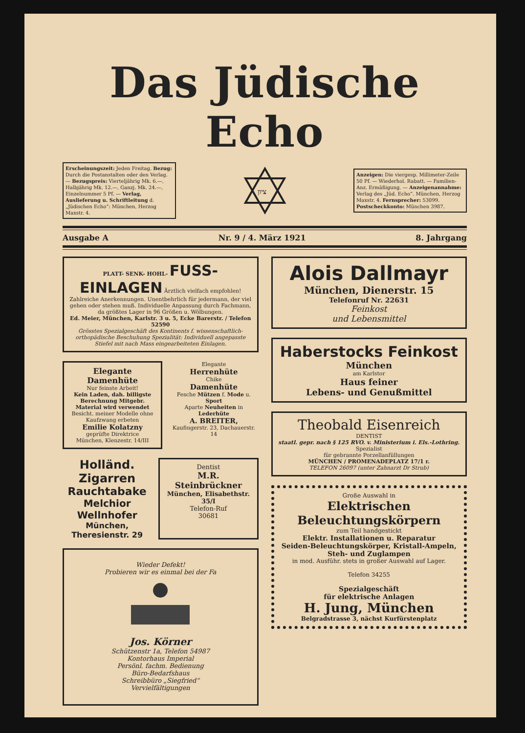Das Jüdische Echo
Erscheinungszeit: Jeden Freitag. Bezug: Durch die Postanstalten oder den Verlag. — Bezugspreis: Vierteljährig Mk. 6.—, Halbjährig Mk. 12.—, Ganzj. Mk. 24.—, Einzelnummer 5 Pf. — Verlag, Auslieferung u. Schriftleitung d. „Jüdischen Echo“: München, Herzog Maxstr. 4.
ציון
Anzeigen: Die viergesp. Millimeter-Zeile 50 Pf. — Wiederhol. Rabatt. — Familien-Anz. Ermäßigung. — Anzeigenannahme: Verlag des „Jüd. Echo“. München, Herzog Maxstr. 4. Fernsprecher: 53099. Postscheckkonto: München 3987.
Ausgabe A Nr. 9 / 4. März 1921 8. Jahrgang
PLATT- SENK- HOHL- FUSS-EINLAGEN Ärztlich vielfach empfohlen!
Zahlreiche Anerkennungen. Unentbehrlich für jedermann, der viel gehen oder stehen muß. Individuelle Anpassung durch Fachmann, da größtes Lager in 96 Größen u. Wölbungen.
Ed. Meier, München, Karlstr. 3 u. 5, Ecke Barerstr. / Telefon 52590
Grösstes Spezialgeschäft des Kontinents f. wissenschaftlich-orthopädische Beschuhung Spezialität: Individuell angepasste Stiefel mit nach Mass eingearbeiteten Einlagen.
Elegante Damenhüte
Nur feinste Arbeit!
Kein Laden, dah. billigste Berechnung Mitgebr. Material wird verwendet
Besicht. meiner Modelle ohne Kaufzwang erbeten
Emilie Kolatzny
geprüfte Direktrice
München, Klenzestr. 14/III
Elegante
Herrenhüte
Chike
Damenhüte
Fesche Mützen f. Mode u. Sport
Aparte Neuheiten in Lederhüte
A. BREITER,
Kaufingerstr. 23, Dachauerstr. 14
Holländ. Zigarren
Rauchtabake
Melchior Wellnhofer
München, Theresienstr. 29
Dentist
M.R. Steinbrückner
München, Elisabethstr. 35/I
Telefon-Ruf
30681
Wieder Defekt!
Probieren wir es einmal bei der Fa
Jos. Körner
Schützenstr 1a, Telefon 54987
Kontorhaus Imperial
Persönl. fachm. Bedienung
Büro-Bedarfshaus
Schreibbüro „Siegfried“
Vervielfältigungen
Alois Dallmayr
München, Dienerstr. 15
Telefonruf Nr. 22631
Feinkost
und Lebensmittel
Haberstocks Feinkost
München
am Karlstor
Haus feiner
Lebens- und Genußmittel
Theobald Eisenreich
DENTIST
staatl. gepr. nach § 125 RVO. v. Ministerium i. Els.-Lothring.
Spezialist
für gebrannte Porzellanfüllungen
MÜNCHEN / PROMENADEPLATZ 17/1 r.
TELEFON 26097 (unter Zahnarzt Dr Strub)
Große Auswahl in
Elektrischen
Beleuchtungskörpern
zum Teil handgestickt
Elektr. Installationen u. Reparatur
Seiden-Beleuchtungskörper, Kristall-Ampeln, Steh- und Zuglampen
in mod. Ausführ. stets in großer Auswahl auf Lager.
Telefon 34255
Spezialgeschäft
für elektrische Anlagen
H. Jung, München
Belgradstrasse 3, nächst Kurfürstenplatz